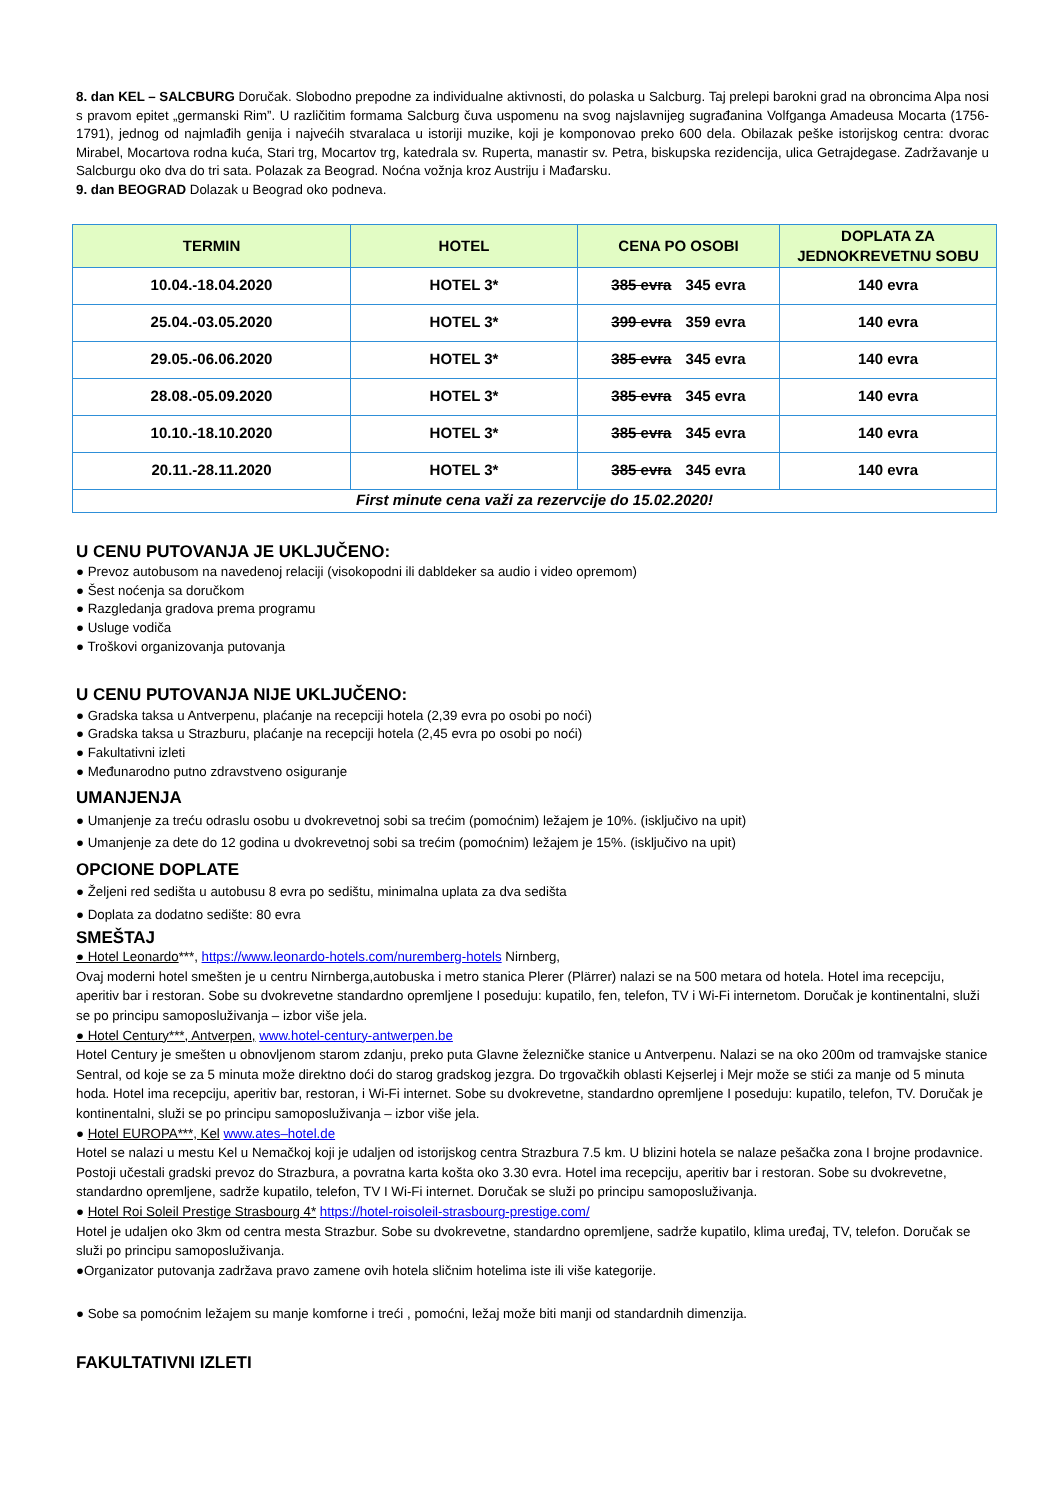8. dan KEL – SALCBURG Doručak. Slobodno prepodne za individualne aktivnosti, do polaska u Salcburg. Taj prelepi barokni grad na obroncima Alpa nosi s pravom epitet „germanski Rim”. U različitim formama Salcburg čuva uspomenu na svog najslavnijeg sugrađanina Volfganga Amadeusa Mocarta (1756-1791), jednog od najmlađih genija i najvećih stvaralaca u istoriji muzike, koji je komponovao preko 600 dela. Obilazak peške istorijskog centra: dvorac Mirabel, Mocartova rodna kuća, Stari trg, Mocartov trg, katedrala sv. Ruperta, manastir sv. Petra, biskupska rezidencija, ulica Getrajdegase. Zadržavanje u Salcburgu oko dva do tri sata. Polazak za Beograd. Noćna vožnja kroz Austriju i Mađarsku.
9. dan BEOGRAD Dolazak u Beograd oko podneva.
| TERMIN | HOTEL | CENA PO OSOBI | DOPLATA ZA JEDNOKREVETNU SOBU |
| --- | --- | --- | --- |
| 10.04.-18.04.2020 | HOTEL 3* | 385 evra 345 evra | 140 evra |
| 25.04.-03.05.2020 | HOTEL 3* | 399 evra 359 evra | 140 evra |
| 29.05.-06.06.2020 | HOTEL 3* | 385 evra 345 evra | 140 evra |
| 28.08.-05.09.2020 | HOTEL 3* | 385 evra 345 evra | 140 evra |
| 10.10.-18.10.2020 | HOTEL 3* | 385 evra 345 evra | 140 evra |
| 20.11.-28.11.2020 | HOTEL 3* | 385 evra 345 evra | 140 evra |
| First minute cena važi za rezervcije do 15.02.2020! | | | |
U CENU PUTOVANJA JE UKLJUČENO:
● Prevoz autobusom na navedenoj relaciji (visokopodni ili dabldeker sa audio i video opremom)
● Šest noćenja sa doručkom
● Razgledanja gradova prema programu
● Usluge vodiča
● Troškovi organizovanja putovanja
U CENU PUTOVANJA NIJE UKLJUČENO:
● Gradska taksa u Antverpenu, plaćanje na recepciji hotela (2,39 evra po osobi po noći)
● Gradska taksa u Strazburu, plaćanje na recepciji hotela (2,45 evra po osobi po noći)
● Fakultativni izleti
● Međunarodno putno zdravstveno osiguranje
UMANJENJA
● Umanjenje za treću odraslu osobu u dvokrevetnoj sobi sa trećim (pomoćnim) ležajem je 10%. (isključivo na upit)
● Umanjenje za dete do 12 godina u dvokrevetnoj sobi sa trećim (pomoćnim) ležajem je 15%. (isključivo na upit)
OPCIONE DOPLATE
● Željeni red sedišta u autobusu 8 evra po sedištu, minimalna uplata za dva sedišta
● Doplata za dodatno sedište: 80 evra
SMEŠTAJ
● Hotel Leonardo***, https://www.leonardo-hotels.com/nuremberg-hotels Nirnberg,
Ovaj moderni hotel smešten je u centru Nirnberga,autobuska i metro stanica Plerer (Plärrer) nalazi se na 500 metara od hotela. Hotel ima recepciju, aperitiv bar i restoran. Sobe su dvokrevetne standardno opremljene I poseduju: kupatilo, fen, telefon, TV i Wi-Fi internetom. Doručak je kontinentalni, služi se po principu samoposluživanja – izbor više jela.
● Hotel Century***, Antverpen, www.hotel-century-antwerpen.be
Hotel Century je smešten u obnovljenom starom zdanju, preko puta Glavne železničke stanice u Antverpenu. Nalazi se na oko 200m od tramvajske stanice Sentral, od koje se za 5 minuta može direktno doći do starog gradskog jezgra. Do trgovačkih oblasti Kejserlej i Mejr može se stići za manje od 5 minuta hoda. Hotel ima recepciju, aperitiv bar, restoran, i Wi-Fi internet. Sobe su dvokrevetne, standardno opremljene I poseduju: kupatilo, telefon, TV. Doručak je kontinentalni, služi se po principu samoposluživanja – izbor više jela.
● Hotel EUROPA***, Kel www.ates–hotel.de
Hotel se nalazi u mestu Kel u Nemačkoj koji je udaljen od istorijskog centra Strazbura 7.5 km. U blizini hotela se nalaze pešačka zona I brojne prodavnice. Postoji učestali gradski prevoz do Strazbura, a povratna karta košta oko 3.30 evra. Hotel ima recepciju, aperitiv bar i restoran. Sobe su dvokrevetne, standardno opremljene, sadrže kupatilo, telefon, TV I Wi-Fi internet. Doručak se služi po principu samoposluživanja.
● Hotel Roi Soleil Prestige Strasbourg 4* https://hotel-roisoleil-strasbourg-prestige.com/
Hotel je udaljen oko 3km od centra mesta Strazbur. Sobe su dvokrevetne, standardno opremljene, sadrže kupatilo, klima uređaj, TV, telefon. Doručak se služi po principu samoposluživanja.
●Organizator putovanja zadržava pravo zamene ovih hotela sličnim hotelima iste ili više kategorije.
● Sobe sa pomoćnim ležajem su manje komforne i treći , pomoćni, ležaj može biti manji od standardnih dimenzija.
FAKULTATIVNI IZLETI